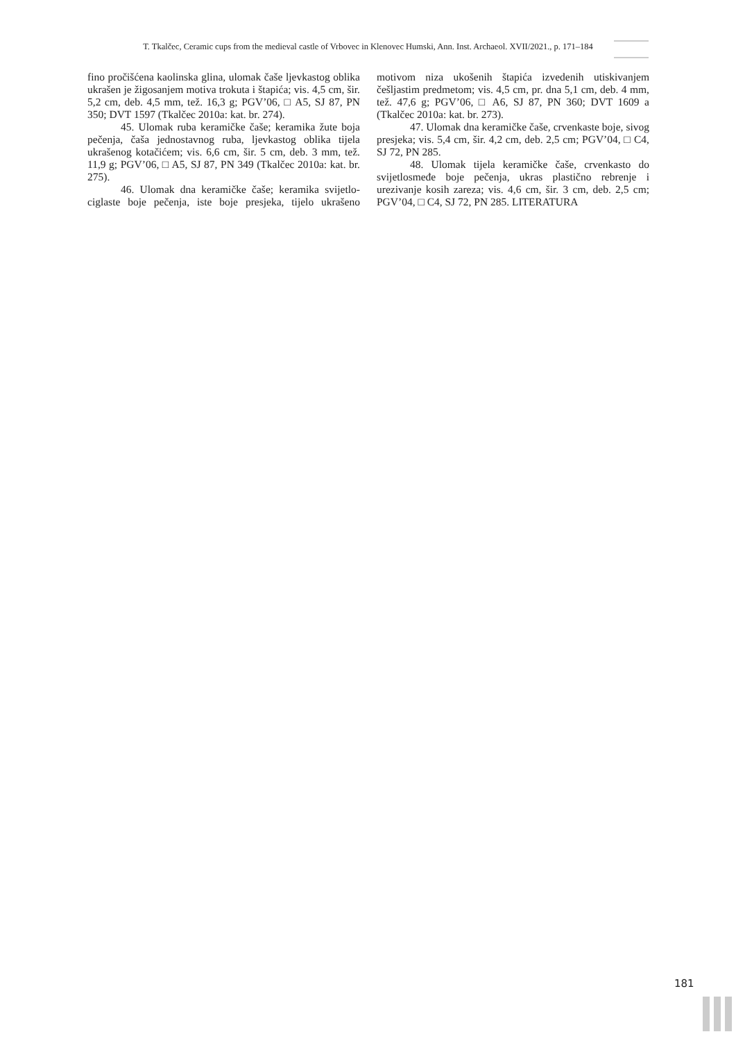T. Tkalčec, Ceramic cups from the medieval castle of Vrbovec in Klenovec Humski, Ann. Inst. Archaeol. XVII/2021., p. 171–184
fino pročišćena kaolinska glina, ulomak čaše ljevkastog oblika ukrašen je žigosanjem motiva trokuta i štapića; vis. 4,5 cm, šir. 5,2 cm, deb. 4,5 mm, tež. 16,3 g; PGV’06, □ A5, SJ 87, PN 350; DVT 1597 (Tkalčec 2010a: kat. br. 274).
45. Ulomak ruba keramičke čaše; keramika žute boja pečenja, čaša jednostavnog ruba, ljevkastog oblika tijela ukrašenog kotačićem; vis. 6,6 cm, šir. 5 cm, deb. 3 mm, tež. 11,9 g; PGV’06, □ A5, SJ 87, PN 349 (Tkalčec 2010a: kat. br. 275).
46. Ulomak dna keramičke čaše; keramika svijetlo-ciglaste boje pečenja, iste boje presjeka, tijelo ukrašeno motivom niza ukošenih štapića izvedenih utiskivanjem češljastim predmetom; vis. 4,5 cm, pr. dna 5,1 cm, deb. 4 mm, tež. 47,6 g; PGV’06, □ A6, SJ 87, PN 360; DVT 1609 a (Tkalčec 2010a: kat. br. 273).
47. Ulomak dna keramičke čaše, crvenkaste boje, sivog presjeka; vis. 5,4 cm, šir. 4,2 cm, deb. 2,5 cm; PGV’04, □ C4, SJ 72, PN 285.
48. Ulomak tijela keramičke čaše, crvenkasto do svijetlosmeđe boje pečenja, ukras plastično rebrenje i urezivanje kosih zareza; vis. 4,6 cm, šir. 3 cm, deb. 2,5 cm; PGV’04, □ C4, SJ 72, PN 285. LITERATURA
181